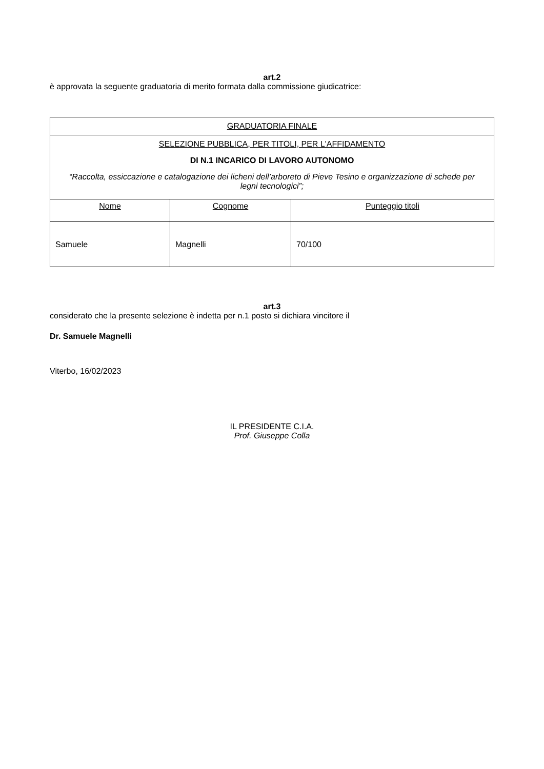art.2
è approvata la seguente graduatoria di merito formata dalla commissione giudicatrice:
| GRADUATORIA FINALE | | |
| SELEZIONE PUBBLICA, PER TITOLI, PER L'AFFIDAMENTO DI N.1 INCARICO DI LAVORO AUTONOMO “Raccolta, essiccazione e catalogazione dei licheni dell’arboreto di Pieve Tesino e organizzazione di schede per legni tecnologici”; | | |
| Nome | Cognome | Punteggio titoli |
| Samuele | Magnelli | 70/100 |
art.3
considerato che la presente selezione è indetta per n.1 posto si dichiara vincitore il
Dr. Samuele Magnelli
Viterbo, 16/02/2023
IL PRESIDENTE C.I.A.
Prof. Giuseppe Colla